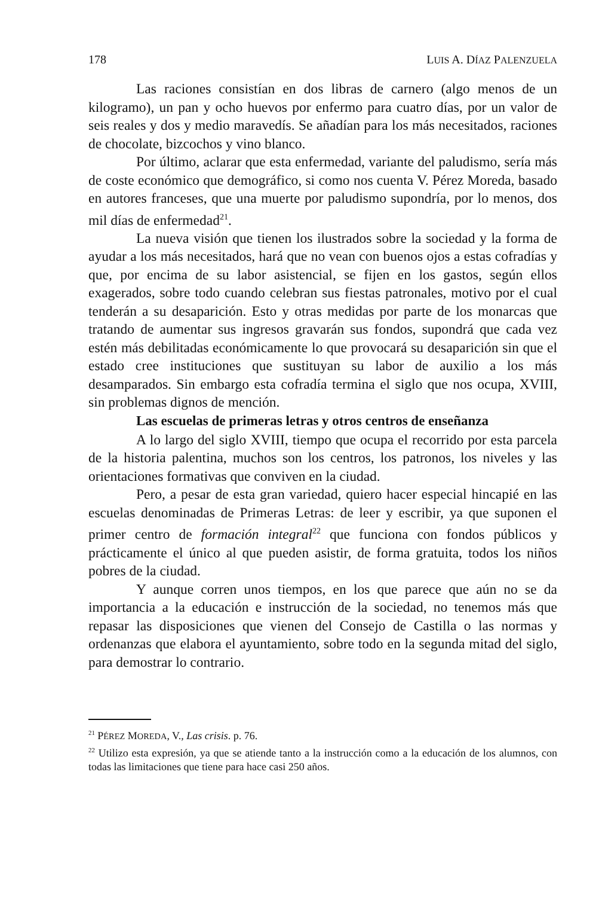178 LUIS A. DÍAZ PALENZUELA
Las raciones consistían en dos libras de carnero (algo menos de un kilogramo), un pan y ocho huevos por enfermo para cuatro días, por un valor de seis reales y dos y medio maravedís. Se añadían para los más necesitados, raciones de chocolate, bizcochos y vino blanco.
Por último, aclarar que esta enfermedad, variante del paludismo, sería más de coste económico que demográfico, si como nos cuenta V. Pérez Moreda, basado en autores franceses, que una muerte por paludismo supondría, por lo menos, dos mil días de enfermedad<sup>21</sup>.
La nueva visión que tienen los ilustrados sobre la sociedad y la forma de ayudar a los más necesitados, hará que no vean con buenos ojos a estas cofradías y que, por encima de su labor asistencial, se fijen en los gastos, según ellos exagerados, sobre todo cuando celebran sus fiestas patronales, motivo por el cual tenderán a su desaparición. Esto y otras medidas por parte de los monarcas que tratando de aumentar sus ingresos gravarán sus fondos, supondrá que cada vez estén más debilitadas económicamente lo que provocará su desaparición sin que el estado cree instituciones que sustituyan su labor de auxilio a los más desamparados. Sin embargo esta cofradía termina el siglo que nos ocupa, XVIII, sin problemas dignos de mención.
Las escuelas de primeras letras y otros centros de enseñanza
A lo largo del siglo XVIII, tiempo que ocupa el recorrido por esta parcela de la historia palentina, muchos son los centros, los patronos, los niveles y las orientaciones formativas que conviven en la ciudad.
Pero, a pesar de esta gran variedad, quiero hacer especial hincapié en las escuelas denominadas de Primeras Letras: de leer y escribir, ya que suponen el primer centro de formación integral<sup>22</sup> que funciona con fondos públicos y prácticamente el único al que pueden asistir, de forma gratuita, todos los niños pobres de la ciudad.
Y aunque corren unos tiempos, en los que parece que aún no se da importancia a la educación e instrucción de la sociedad, no tenemos más que repasar las disposiciones que vienen del Consejo de Castilla o las normas y ordenanzas que elabora el ayuntamiento, sobre todo en la segunda mitad del siglo, para demostrar lo contrario.
<sup>21</sup> PÉREZ MOREDA, V., Las crisis. p. 76.
<sup>22</sup> Utilizo esta expresión, ya que se atiende tanto a la instrucción como a la educación de los alumnos, con todas las limitaciones que tiene para hace casi 250 años.